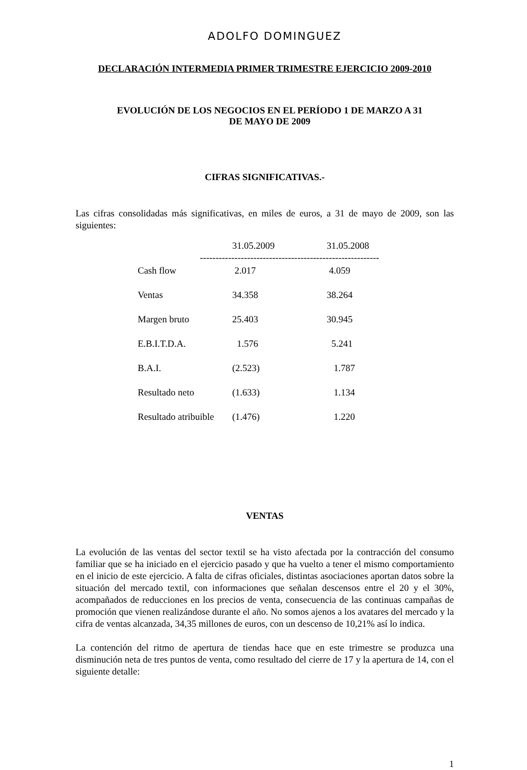ADOLFO DOMINGUEZ
DECLARACIÓN INTERMEDIA PRIMER TRIMESTRE EJERCICIO 2009-2010
EVOLUCIÓN DE LOS NEGOCIOS EN EL PERÍODO 1 DE MARZO A 31
DE MAYO DE 2009
CIFRAS SIGNIFICATIVAS.-
Las cifras consolidadas más significativas, en miles de euros, a 31 de mayo de 2009, son las siguientes:
| | 31.05.2009 | 31.05.2008 |
| --- | --- | --- |
| --------------------------------------------------------- | | |
| Cash flow | 2.017 | 4.059 |
| Ventas | 34.358 | 38.264 |
| Margen bruto | 25.403 | 30.945 |
| E.B.I.T.D.A. | 1.576 | 5.241 |
| B.A.I. | (2.523) | 1.787 |
| Resultado neto | (1.633) | 1.134 |
| Resultado atribuible | (1.476) | 1.220 |
VENTAS
La evolución de las ventas del sector textil se ha visto afectada por la contracción del consumo familiar que se ha iniciado en el ejercicio pasado y que ha vuelto a tener el mismo comportamiento en el inicio de este ejercicio. A falta de cifras oficiales, distintas asociaciones aportan datos sobre la situación del mercado textil, con informaciones que señalan descensos entre el 20 y el 30%, acompañados de reducciones en los precios de venta, consecuencia de las continuas campañas de promoción que vienen realizándose durante el año. No somos ajenos a los avatares del mercado y la cifra de ventas alcanzada, 34,35 millones de euros, con un descenso de 10,21% así lo indica.
La contención del ritmo de apertura de tiendas hace que en este trimestre se produzca una disminución neta de tres puntos de venta, como resultado del cierre de 17 y la apertura de 14, con el siguiente detalle:
1